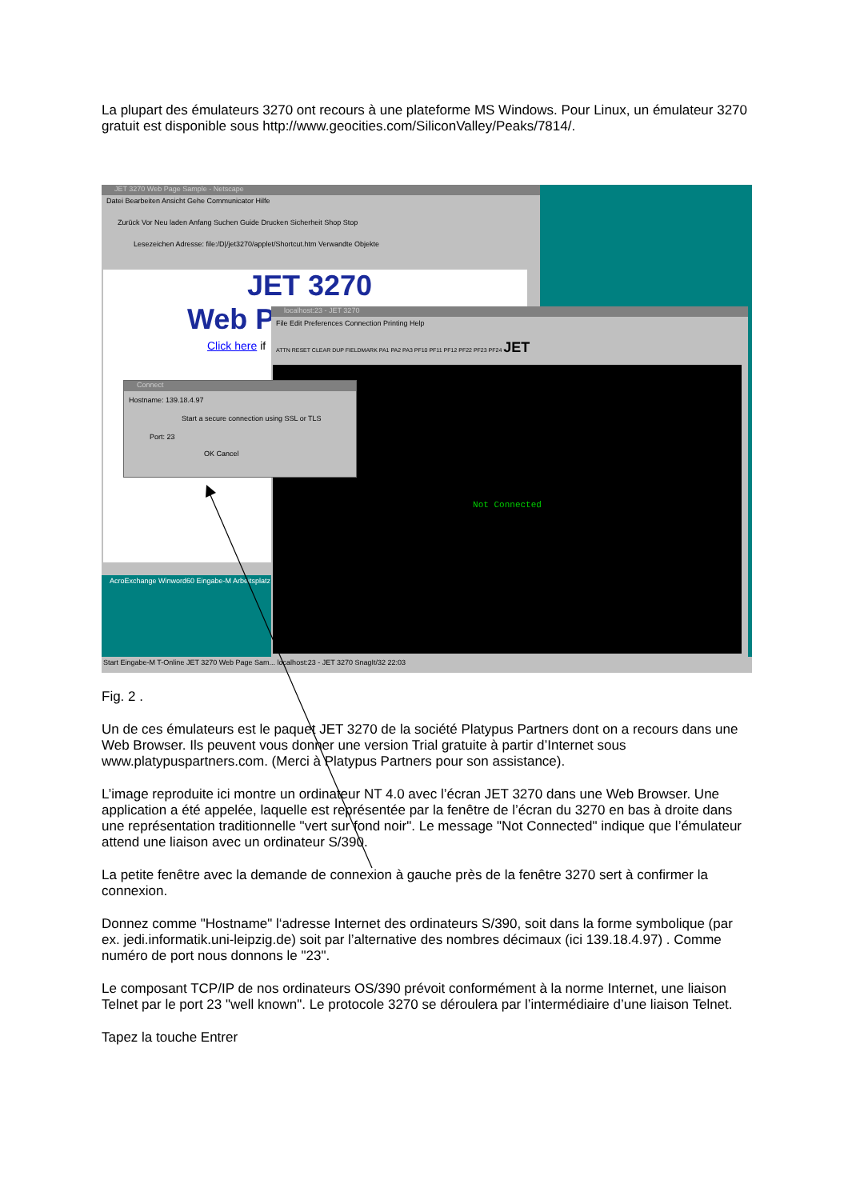La plupart des émulateurs 3270 ont recours à une plateforme MS Windows. Pour Linux, un émulateur 3270 gratuit est disponible sous http://www.geocities.com/SiliconValley/Peaks/7814/.
JET 3270 Web Page Sample - Netscape
Datei Bearbeiten Ansicht Gehe Communicator Hilfe
Zurück Vor Neu laden Anfang Suchen Guide Drucken Sicherheit Shop Stop
Lesezeichen Adresse: file:/D|/jet3270/applet/Shortcut.htm Verwandte Objekte
JET 3270
Web P
Click here if
localhost:23 - JET 3270
File Edit Preferences Connection Printing Help
ATTN RESET CLEAR DUP FIELDMARK PA1 PA2 PA3 PF10 PF11 PF12 PF22 PF23 PF24 JET
Not Connected
Connect
Hostname: 139.18.4.97
Start a secure connection using SSL or TLS
Port: 23
OK Cancel
AcroExchange Winword60 Eingabe-M Arbeitsplatz
Start Eingabe-M T-Online JET 3270 Web Page Sam... localhost:23 - JET 3270 SnagIt/32 22:03
Fig. 2 .
Un de ces émulateurs est le paquet JET 3270 de la société Platypus Partners dont on a recours dans une Web Browser. Ils peuvent vous donner une version Trial gratuite à partir d’Internet sous www.platypuspartners.com. (Merci à Platypus Partners pour son assistance).
L’image reproduite ici montre un ordinateur NT 4.0 avec l’écran JET 3270 dans une Web Browser. Une application a été appelée, laquelle est représentée par la fenêtre de l’écran du 3270 en bas à droite dans une représentation traditionnelle "vert sur fond noir". Le message "Not Connected" indique que l’émulateur attend une liaison avec un ordinateur S/390.
La petite fenêtre avec la demande de connexion à gauche près de la fenêtre 3270 sert à confirmer la connexion.
Donnez comme "Hostname" l‘adresse Internet des ordinateurs S/390, soit dans la forme symbolique (par ex. jedi.informatik.uni-leipzig.de) soit par l’alternative des nombres décimaux (ici 139.18.4.97) . Comme numéro de port nous donnons le "23".
Le composant TCP/IP de nos ordinateurs OS/390 prévoit conformément à la norme Internet, une liaison Telnet par le port 23 "well known". Le protocole 3270 se déroulera par l’intermédiaire d’une liaison Telnet.
Tapez la touche Entrer